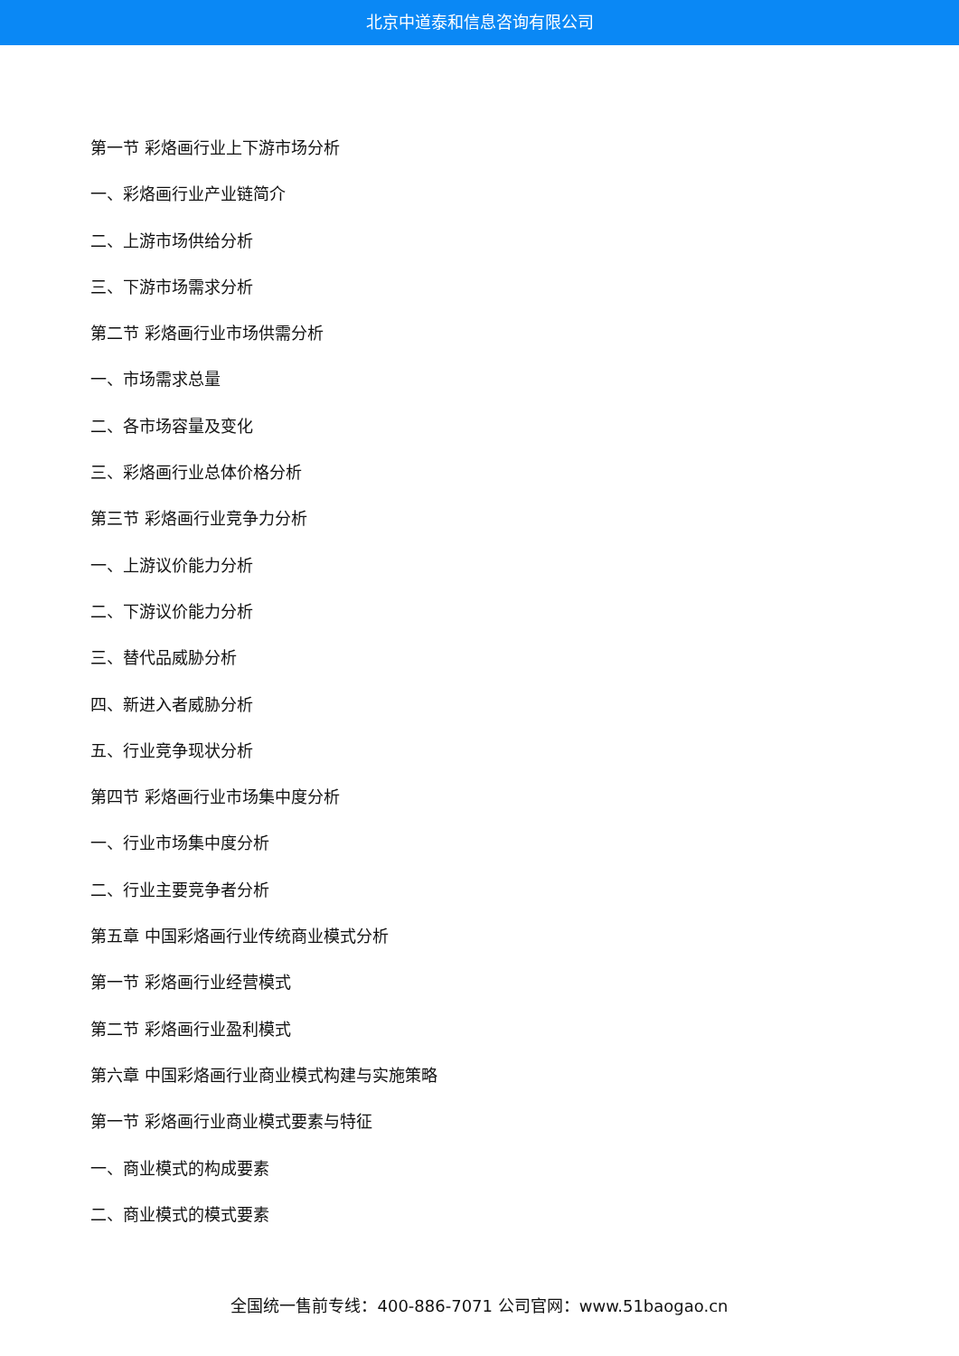北京中道泰和信息咨询有限公司
第一节 彩烙画行业上下游市场分析
一、彩烙画行业产业链简介
二、上游市场供给分析
三、下游市场需求分析
第二节 彩烙画行业市场供需分析
一、市场需求总量
二、各市场容量及变化
三、彩烙画行业总体价格分析
第三节 彩烙画行业竞争力分析
一、上游议价能力分析
二、下游议价能力分析
三、替代品威胁分析
四、新进入者威胁分析
五、行业竞争现状分析
第四节 彩烙画行业市场集中度分析
一、行业市场集中度分析
二、行业主要竞争者分析
第五章 中国彩烙画行业传统商业模式分析
第一节 彩烙画行业经营模式
第二节 彩烙画行业盈利模式
第六章 中国彩烙画行业商业模式构建与实施策略
第一节 彩烙画行业商业模式要素与特征
一、商业模式的构成要素
二、商业模式的模式要素
全国统一售前专线：400-886-7071 公司官网：www.51baogao.cn